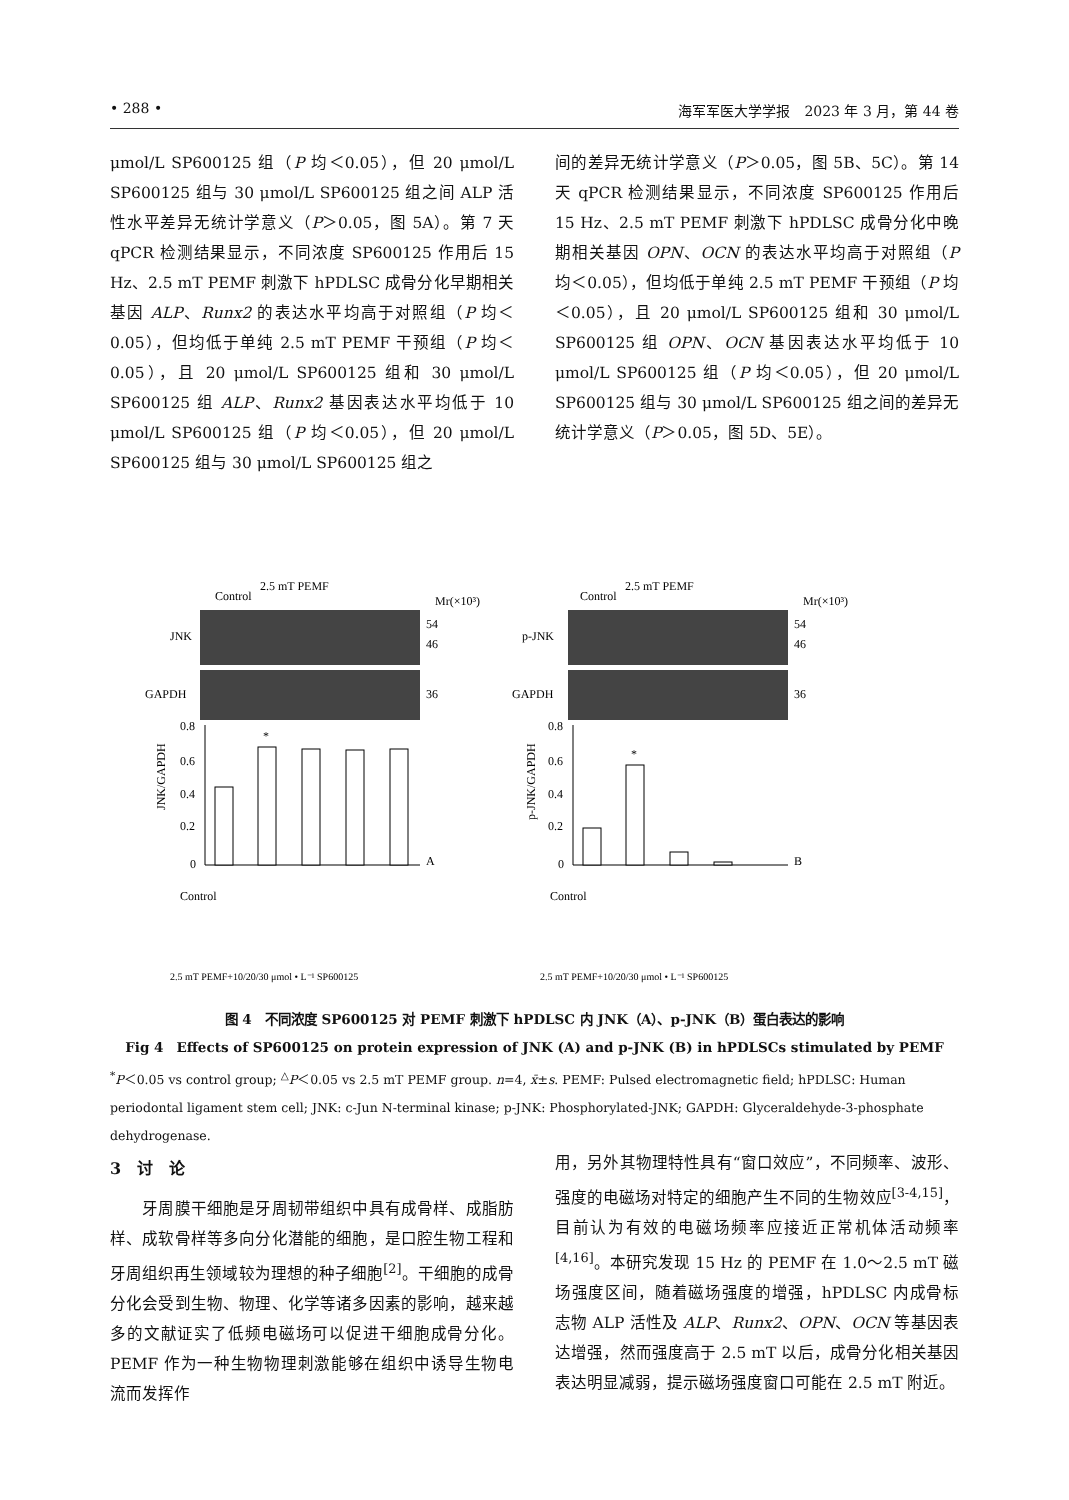• 288 • 海军军医大学学报　2023 年 3 月，第 44 卷
μmol/L SP600125 组（P 均＜0.05），但 20 μmol/L SP600125 组与 30 μmol/L SP600125 组之间 ALP 活性水平差异无统计学意义（P＞0.05，图 5A）。第 7 天 qPCR 检测结果显示，不同浓度 SP600125 作用后 15 Hz、2.5 mT PEMF 刺激下 hPDLSC 成骨分化早期相关基因 ALP、Runx2 的表达水平均高于对照组（P 均＜0.05），但均低于单纯 2.5 mT PEMF 干预组（P 均＜0.05），且 20 μmol/L SP600125 组和 30 μmol/L SP600125 组 ALP、Runx2 基因表达水平均低于 10 μmol/L SP600125 组（P 均＜0.05），但 20 μmol/L SP600125 组与 30 μmol/L SP600125 组之
间的差异无统计学意义（P＞0.05，图 5B、5C）。第 14 天 qPCR 检测结果显示，不同浓度 SP600125 作用后 15 Hz、2.5 mT PEMF 刺激下 hPDLSC 成骨分化中晚期相关基因 OPN、OCN 的表达水平均高于对照组（P 均＜0.05），但均低于单纯 2.5 mT PEMF 干预组（P 均＜0.05），且 20 μmol/L SP600125 组和 30 μmol/L SP600125 组 OPN、OCN 基因表达水平均低于 10 μmol/L SP600125 组（P 均＜0.05），但 20 μmol/L SP600125 组与 30 μmol/L SP600125 组之间的差异无统计学意义（P＞0.05，图 5D、5E）。
JNK
GAPDH
p-JNK
GAPDH
54
46
36
54
46
36
Mr(×10³)
Mr(×10³)
Control
2.5 mT PEMF
Control
2.5 mT PEMF
0.8
0.6
0.4
0.2
0
0.8
0.6
0.4
0.2
0
A
B
*
*
JNK/GAPDH
p-JNK/GAPDH
Control
Control
2.5 mT PEMF+10/20/30 μmol • L⁻¹ SP600125
2.5 mT PEMF+10/20/30 μmol • L⁻¹ SP600125
图 4　不同浓度 SP600125 对 PEMF 刺激下 hPDLSC 内 JNK（A）、p-JNK（B）蛋白表达的影响
Fig 4　Effects of SP600125 on protein expression of JNK (A) and p-JNK (B) in hPDLSCs stimulated by PEMF
<sup>*</sup> P＜0.05 vs control group; <sup>△</sup>P＜0.05 vs 2.5 mT PEMF group. n=4, x̄±s. PEMF: Pulsed electromagnetic field; hPDLSC: Human periodontal ligament stem cell; JNK: c-Jun N-terminal kinase; p-JNK: Phosphorylated-JNK; GAPDH: Glyceraldehyde-3-phosphate dehydrogenase.
3　讨　论
　　牙周膜干细胞是牙周韧带组织中具有成骨样、成脂肪样、成软骨样等多向分化潜能的细胞，是口腔生物工程和牙周组织再生领域较为理想的种子细胞<sup>[2]</sup>。干细胞的成骨分化会受到生物、物理、化学等诸多因素的影响，越来越多的文献证实了低频电磁场可以促进干细胞成骨分化。PEMF 作为一种生物物理刺激能够在组织中诱导生物电流而发挥作
用，另外其物理特性具有“窗口效应”，不同频率、波形、强度的电磁场对特定的细胞产生不同的生物效应<sup>[3-4,15]</sup>，目前认为有效的电磁场频率应接近正常机体活动频率<sup>[4,16]</sup>。本研究发现 15 Hz 的 PEMF 在 1.0～2.5 mT 磁场强度区间，随着磁场强度的增强，hPDLSC 内成骨标志物 ALP 活性及 ALP、Runx2、OPN、OCN 等基因表达增强，然而强度高于 2.5 mT 以后，成骨分化相关基因表达明显减弱，提示磁场强度窗口可能在 2.5 mT 附近。